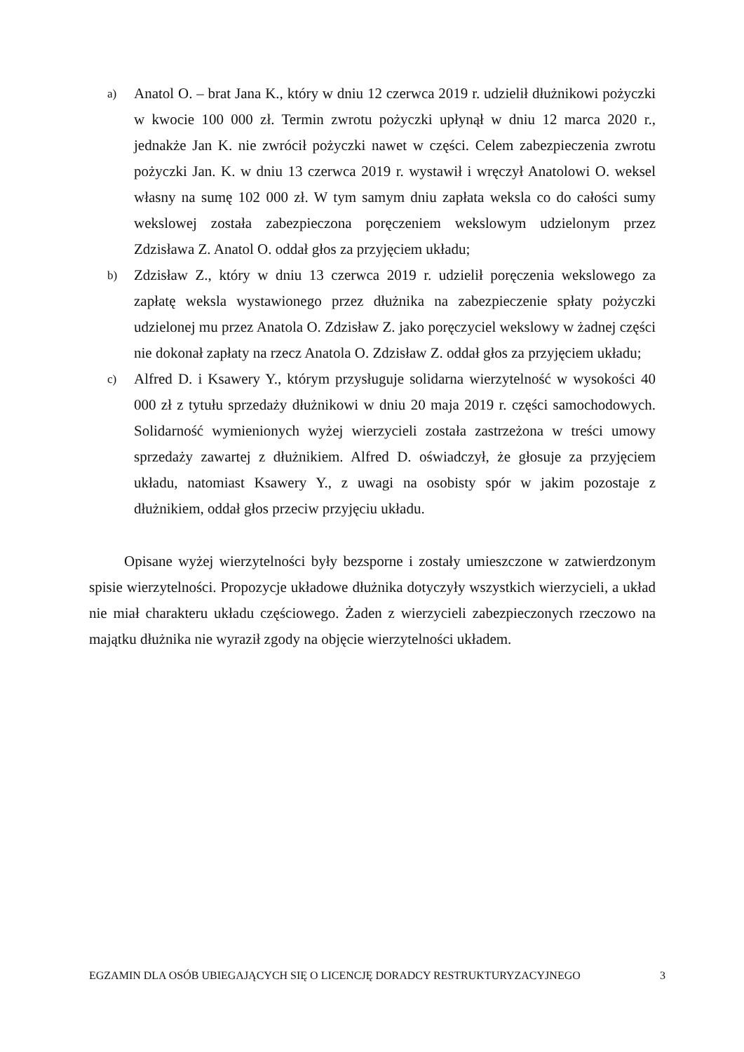a)
Anatol O. – brat Jana K., który w dniu 12 czerwca 2019 r. udzielił dłużnikowi pożyczki w kwocie 100 000 zł. Termin zwrotu pożyczki upłynął w dniu 12 marca 2020 r., jednakże Jan K. nie zwrócił pożyczki nawet w części. Celem zabezpieczenia zwrotu pożyczki Jan. K. w dniu 13 czerwca 2019 r. wystawił i wręczył Anatolowi O. weksel własny na sumę 102 000 zł. W tym samym dniu zapłata weksla co do całości sumy wekslowej została zabezpieczona poręczeniem wekslowym udzielonym przez Zdzisława Z. Anatol O. oddał głos za przyjęciem układu;
b)
Zdzisław Z., który w dniu 13 czerwca 2019 r. udzielił poręczenia wekslowego za zapłatę weksla wystawionego przez dłużnika na zabezpieczenie spłaty pożyczki udzielonej mu przez Anatola O. Zdzisław Z. jako poręczyciel wekslowy w żadnej części nie dokonał zapłaty na rzecz Anatola O. Zdzisław Z. oddał głos za przyjęciem układu;
c)
Alfred D. i Ksawery Y., którym przysługuje solidarna wierzytelność w wysokości 40 000 zł z tytułu sprzedaży dłużnikowi w dniu 20 maja 2019 r. części samochodowych. Solidarność wymienionych wyżej wierzycieli została zastrzeżona w treści umowy sprzedaży zawartej z dłużnikiem. Alfred D. oświadczył, że głosuje za przyjęciem układu, natomiast Ksawery Y., z uwagi na osobisty spór w jakim pozostaje z dłużnikiem, oddał głos przeciw przyjęciu układu.
Opisane wyżej wierzytelności były bezsporne i zostały umieszczone w zatwierdzonym spisie wierzytelności. Propozycje układowe dłużnika dotyczyły wszystkich wierzycieli, a układ nie miał charakteru układu częściowego. Żaden z wierzycieli zabezpieczonych rzeczowo na majątku dłużnika nie wyraził zgody na objęcie wierzytelności układem.
EGZAMIN DLA OSÓB UBIEGAJĄCYCH SIĘ O LICENCJĘ DORADCY RESTRUKTURYZACYJNEGO 3